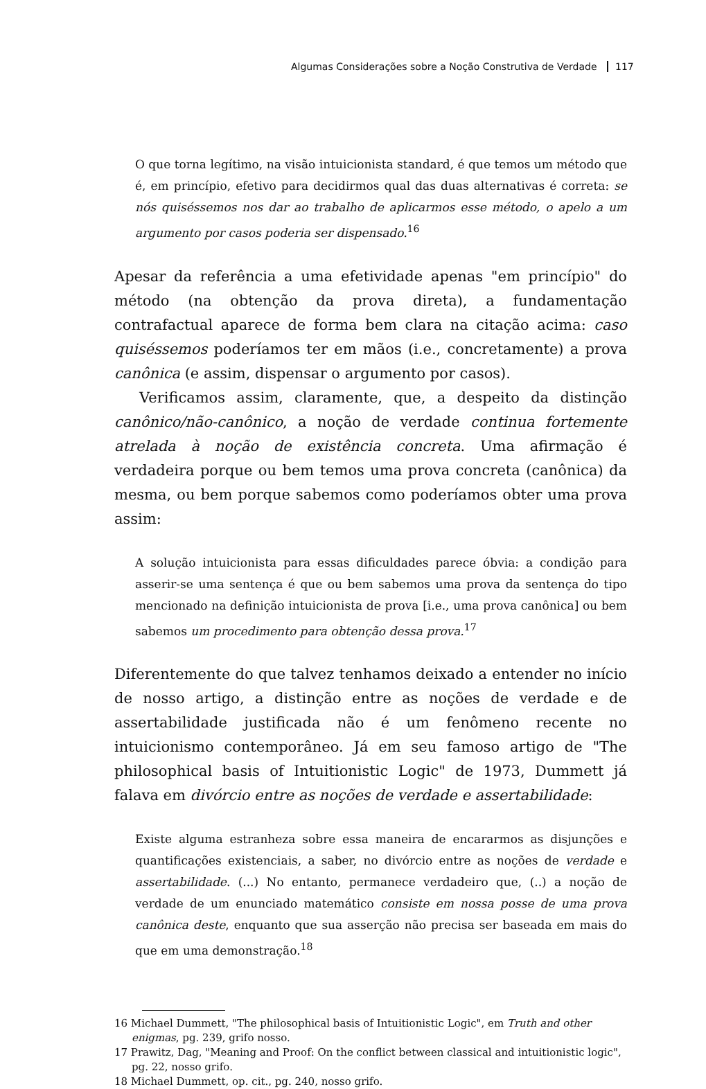Algumas Considerações sobre a Noção Construtiva de Verdade 117
O que torna legítimo, na visão intuicionista standard, é que temos um método que é, em princípio, efetivo para decidirmos qual das duas alternativas é correta: se nós quiséssemos nos dar ao trabalho de aplicarmos esse método, o apelo a um argumento por casos poderia ser dispensado.<sup>16</sup>
Apesar da referência a uma efetividade apenas "em princípio" do método (na obtenção da prova direta), a fundamentação contrafactual aparece de forma bem clara na citação acima: caso quiséssemos poderíamos ter em mãos (i.e., concretamente) a prova canônica (e assim, dispensar o argumento por casos).
Verificamos assim, claramente, que, a despeito da distinção canônico/não-canônico, a noção de verdade continua fortemente atrelada à noção de existência concreta. Uma afirmação é verdadeira porque ou bem temos uma prova concreta (canônica) da mesma, ou bem porque sabemos como poderíamos obter uma prova assim:
A solução intuicionista para essas dificuldades parece óbvia: a condição para asserir-se uma sentença é que ou bem sabemos uma prova da sentença do tipo mencionado na definição intuicionista de prova [i.e., uma prova canônica] ou bem sabemos um procedimento para obtenção dessa prova.<sup>17</sup>
Diferentemente do que talvez tenhamos deixado a entender no início de nosso artigo, a distinção entre as noções de verdade e de assertabilidade justificada não é um fenômeno recente no intuicionismo contemporâneo. Já em seu famoso artigo de "The philosophical basis of Intuitionistic Logic" de 1973, Dummett já falava em divórcio entre as noções de verdade e assertabilidade:
Existe alguma estranheza sobre essa maneira de encararmos as disjunções e quantificações existenciais, a saber, no divórcio entre as noções de verdade e assertabilidade. (...) No entanto, permanece verdadeiro que, (..) a noção de verdade de um enunciado matemático consiste em nossa posse de uma prova canônica deste, enquanto que sua asserção não precisa ser baseada em mais do que em uma demonstração.<sup>18</sup>
16 Michael Dummett, "The philosophical basis of Intuitionistic Logic", em Truth and other enigmas, pg. 239, grifo nosso.
17 Prawitz, Dag, "Meaning and Proof: On the conflict between classical and intuitionistic logic", pg. 22, nosso grifo.
18 Michael Dummett, op. cit., pg. 240, nosso grifo.